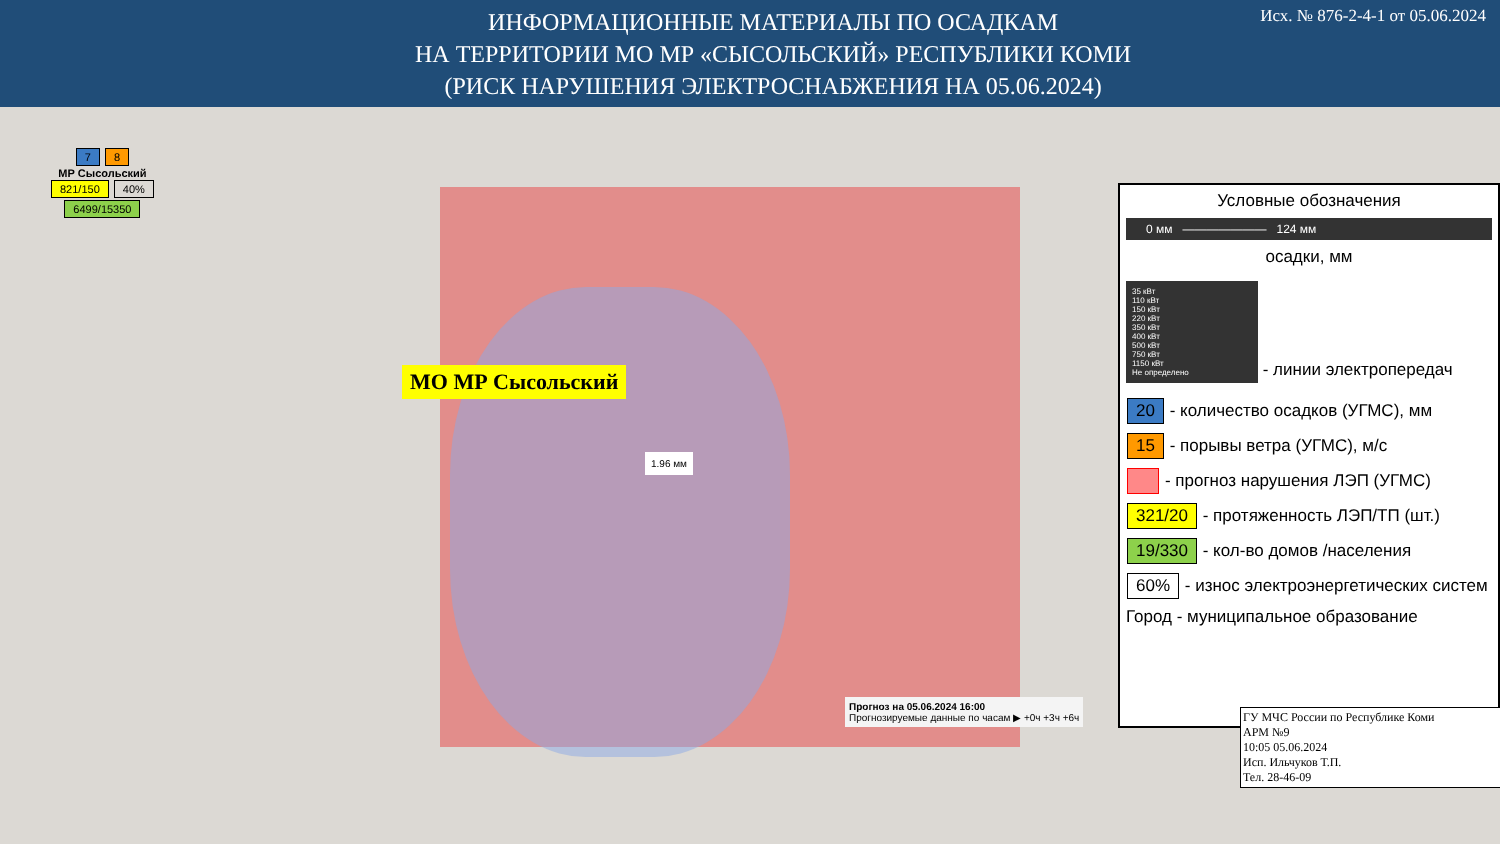ИНФОРМАЦИОННЫЕ МАТЕРИАЛЫ ПО ОСАДКАМ
НА ТЕРРИТОРИИ МО МР «СЫСОЛЬСКИЙ» РЕСПУБЛИКИ КОМИ
(РИСК НАРУШЕНИЯ ЭЛЕКТРОСНАБЖЕНИЯ НА 05.06.2024)
Исх. № 876-2-4-1 от 05.06.2024
7 8
МР Сысольский
821/150 40%
6499/15350
МО МР Сысольский
1.96 мм
Прогноз на 05.06.2024 16:00
Прогнозируемые данные по часам ▶ +0ч +3ч +6ч
Условные обозначения
0 мм ——————— 124 мм
осадки, мм
35 кВт
110 кВт
150 кВт
220 кВт
350 кВт
400 кВт
500 кВт
750 кВт
1150 кВт
Не определено
- линии электропередач
20 - количество осадков (УГМС), мм
15 - порывы ветра (УГМС), м/с
- прогноз нарушения ЛЭП (УГМС)
321/20 - протяженность ЛЭП/ТП (шт.)
19/330 - кол-во домов /населения
60% - износ электроэнергетических систем
Город - муниципальное образование
ГУ МЧС России по Республике Коми
АРМ №9
10:05 05.06.2024
Исп. Ильчуков Т.П.
Тел. 28-46-09